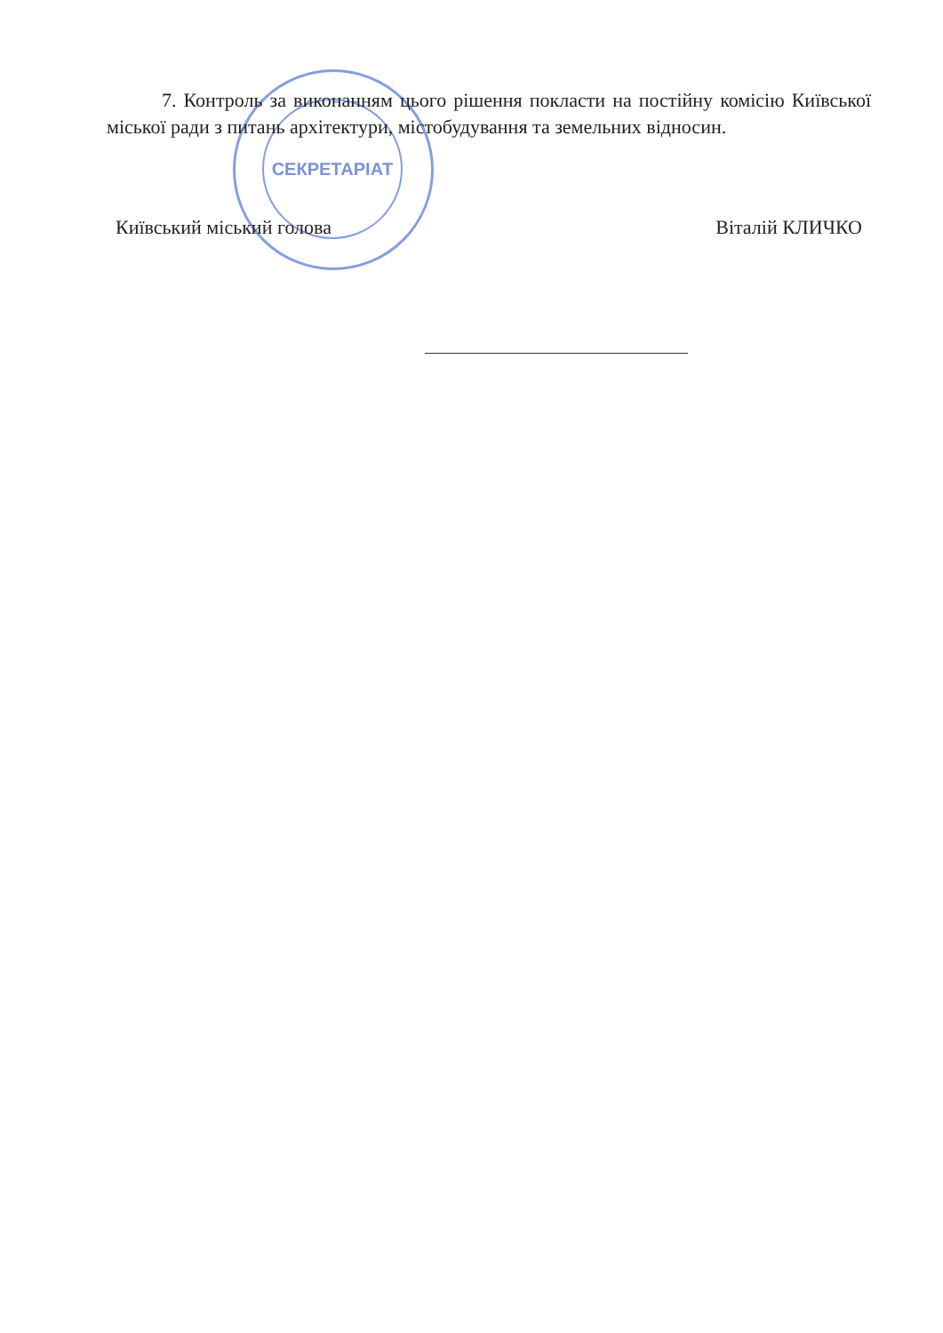СЕКРЕТАРІАТ
7. Контроль за виконанням цього рішення покласти на постійну комісію Київської міської ради з питань архітектури, містобудування та земельних відносин.
Київський міський голова Віталій КЛИЧКО